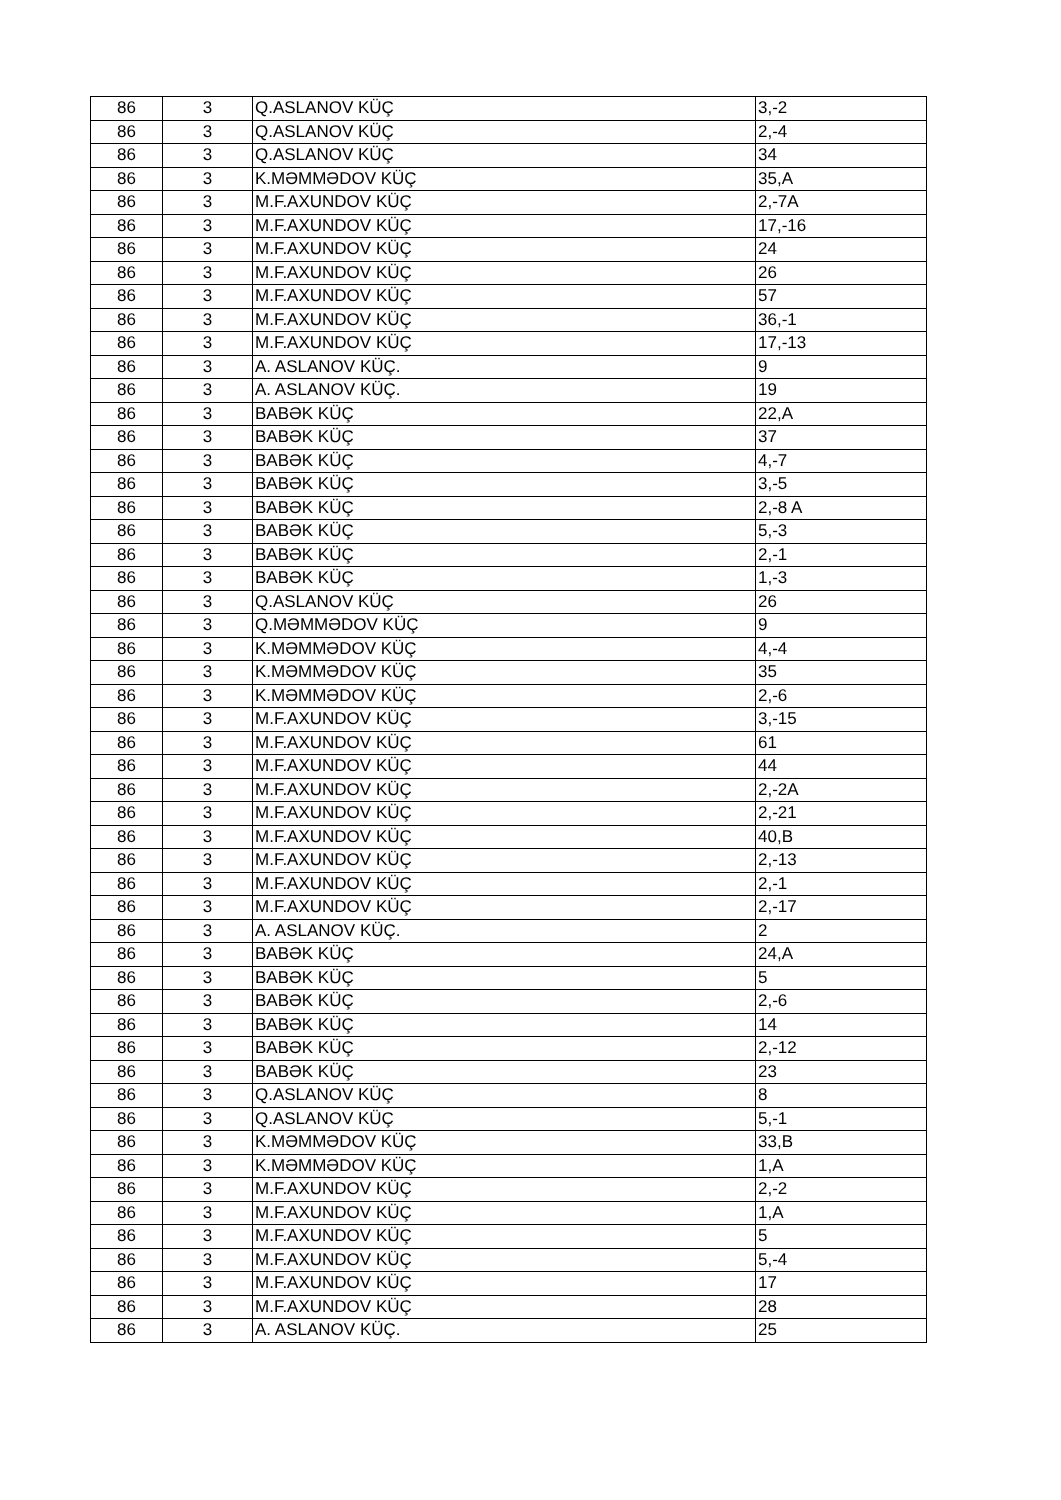| 86 | 3 | Q.ASLANOV KÜÇ | 3,-2 |
| 86 | 3 | Q.ASLANOV KÜÇ | 2,-4 |
| 86 | 3 | Q.ASLANOV KÜÇ | 34 |
| 86 | 3 | K.MƏMMƏDOV KÜÇ | 35,A |
| 86 | 3 | M.F.AXUNDOV KÜÇ | 2,-7A |
| 86 | 3 | M.F.AXUNDOV KÜÇ | 17,-16 |
| 86 | 3 | M.F.AXUNDOV KÜÇ | 24 |
| 86 | 3 | M.F.AXUNDOV KÜÇ | 26 |
| 86 | 3 | M.F.AXUNDOV KÜÇ | 57 |
| 86 | 3 | M.F.AXUNDOV KÜÇ | 36,-1 |
| 86 | 3 | M.F.AXUNDOV KÜÇ | 17,-13 |
| 86 | 3 | A. ASLANOV KÜÇ. | 9 |
| 86 | 3 | A. ASLANOV KÜÇ. | 19 |
| 86 | 3 | BABƏK KÜÇ | 22,A |
| 86 | 3 | BABƏK KÜÇ | 37 |
| 86 | 3 | BABƏK KÜÇ | 4,-7 |
| 86 | 3 | BABƏK KÜÇ | 3,-5 |
| 86 | 3 | BABƏK KÜÇ | 2,-8 A |
| 86 | 3 | BABƏK KÜÇ | 5,-3 |
| 86 | 3 | BABƏK KÜÇ | 2,-1 |
| 86 | 3 | BABƏK KÜÇ | 1,-3 |
| 86 | 3 | Q.ASLANOV KÜÇ | 26 |
| 86 | 3 | Q.MƏMMƏDOV KÜÇ | 9 |
| 86 | 3 | K.MƏMMƏDOV KÜÇ | 4,-4 |
| 86 | 3 | K.MƏMMƏDOV KÜÇ | 35 |
| 86 | 3 | K.MƏMMƏDOV KÜÇ | 2,-6 |
| 86 | 3 | M.F.AXUNDOV KÜÇ | 3,-15 |
| 86 | 3 | M.F.AXUNDOV KÜÇ | 61 |
| 86 | 3 | M.F.AXUNDOV KÜÇ | 44 |
| 86 | 3 | M.F.AXUNDOV KÜÇ | 2,-2A |
| 86 | 3 | M.F.AXUNDOV KÜÇ | 2,-21 |
| 86 | 3 | M.F.AXUNDOV KÜÇ | 40,B |
| 86 | 3 | M.F.AXUNDOV KÜÇ | 2,-13 |
| 86 | 3 | M.F.AXUNDOV KÜÇ | 2,-1 |
| 86 | 3 | M.F.AXUNDOV KÜÇ | 2,-17 |
| 86 | 3 | A. ASLANOV KÜÇ. | 2 |
| 86 | 3 | BABƏK KÜÇ | 24,A |
| 86 | 3 | BABƏK KÜÇ | 5 |
| 86 | 3 | BABƏK KÜÇ | 2,-6 |
| 86 | 3 | BABƏK KÜÇ | 14 |
| 86 | 3 | BABƏK KÜÇ | 2,-12 |
| 86 | 3 | BABƏK KÜÇ | 23 |
| 86 | 3 | Q.ASLANOV KÜÇ | 8 |
| 86 | 3 | Q.ASLANOV KÜÇ | 5,-1 |
| 86 | 3 | K.MƏMMƏDOV KÜÇ | 33,B |
| 86 | 3 | K.MƏMMƏDOV KÜÇ | 1,A |
| 86 | 3 | M.F.AXUNDOV KÜÇ | 2,-2 |
| 86 | 3 | M.F.AXUNDOV KÜÇ | 1,A |
| 86 | 3 | M.F.AXUNDOV KÜÇ | 5 |
| 86 | 3 | M.F.AXUNDOV KÜÇ | 5,-4 |
| 86 | 3 | M.F.AXUNDOV KÜÇ | 17 |
| 86 | 3 | M.F.AXUNDOV KÜÇ | 28 |
| 86 | 3 | A. ASLANOV KÜÇ. | 25 |